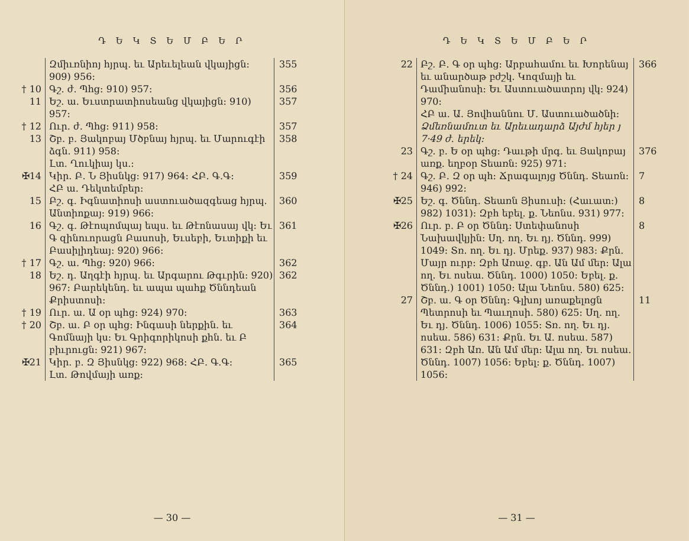Դ Ե Կ Տ Ե Մ Բ Ե Ր
Զմիւռնիոյ հյրպ. եւ Արեւելեան վկայիցն։ 909) 956։
355
† 10 Գշ. ժ. Պհց։ 910) 957։ 356
11 Եշ. ա. Եւստրատիոսեանց վկայիցն։ 910) 957։
357
† 12 Ուր. ժ. Պհց։ 911) 958։ 357
13 Շբ. բ. Յակոբայ Մծբնայ հյրպ. եւ Մարուգէի ձգն. 911) 958։
358
Լտ. Ղուկիայ կս.։
✠14 Կիր. Բ. Ն Յիսնկց։ 917) 964։ ՀԲ. Գ.Գ։ 359
ՀԲ ա. Դեկտեմբեր։
15 Բշ. գ. Իգնատիոսի աստուածազգեաց հյրպ. Անտիոքայ։ 919) 966։
360
16 Գշ. գ. Թէոպոմպայ եպս. եւ Թէոնասայ վկ։ Եւ Գ զինուորացն Բասոսի, Եւսեբի, Եւտիքի եւ Բասիլիդեայ։ 920) 966։
361
† 17 Գշ. ա. Պհց։ 920) 966։ 362
18 Եշ. դ. Աղգէի հյրպ. եւ Արգարու Թգւրին։ 920) 967։ Բարեկենդ. եւ ապա պահք Ծննդեան Քրիստոսի։
362
† 19 Ուր. ա. Ա օր պհց։ 924) 970։ 363
† 20 Շբ. ա. Բ օր պհց։ Ինգասի ներքին. եւ Գոմնայի կս։ Եւ Գրիգորիկոսի քհն. եւ Բ բիւրուցն։ 921) 967։
364
✠21 Կիր. բ. Զ Յիսնկց։ 922) 968։ ՀԲ. Գ.Գ։ 365
Լտ. Թովմայի առք։
— 30 —
Դ Ե Կ Տ Ե Մ Բ Ե Ր
22 Բշ. Բ. Գ օր պհց։ Արբահամու եւ Խորենայ եւ անարծաթ բժշկ. Կոզմայի եւ Դամիանոսի։ Եւ Աստուածատրոյ վկ։ 924) 970։
366
ՀԲ ա. Ա. Յովհաննու Մ. Աստուածածնի։
Ձմեռնամուտ եւ Արեւադարձ Այժմ հյեր յ 7·49 ժ. երեկ։
23 Գշ. բ. Ե օր պհց։ Դաւթի մրգ. եւ Յակոբայ առք. եղբօր Տեառն։ 925) 971։
376
† 24 Գշ. Բ. Զ օր պհ։ Ճրագալոյց Ծննդ. Տեառն։ 946) 992։
7
✠25 Եշ. գ. Ծննդ. Տեառն Յիսուսի։ (Հաւատ։) 982) 1031)։ Զբհ եբել. ք. Նեոնս. 931) 977։
8
✠26 Ուր. բ. Բ օր Ծննդ։ Ստեփանոսի Նախավկյին։ Սղ. ող. Եւ դյ. Ծննդ. 999) 1049։ Տռ. ող. Եւ դյ. Մրեք. 937) 983։ Քրն. Մայր ուրբ։ Զբհ Առաջ. գբ. Ան Ամ մեր։ Ալա ող. Եւ ոսեա. Ծննդ. 1000) 1050։ Եբել. ք. Ծննդ.) 1001) 1050։ Ալա Նեոնս. 580) 625։
8
27 Շբ. ա. Գ օր Ծննդ։ Գլխոյ առաքելոցն Պետրոսի եւ Պաւղոսի. 580) 625։ Սղ. ող. Եւ դյ. Ծննդ. 1006) 1055։ Տռ. ող. Եւ դյ. ոսեա. 586) 631։ Քրն. Եւ Ա. ոսեա. 587) 631։ Զբհ Առ. Ան Ամ մեր։ Ալա ող. Եւ ոսեա. Ծննդ. 1007) 1056։ Եբել։ ք. Ծննդ. 1007) 1056։
11
— 31 —